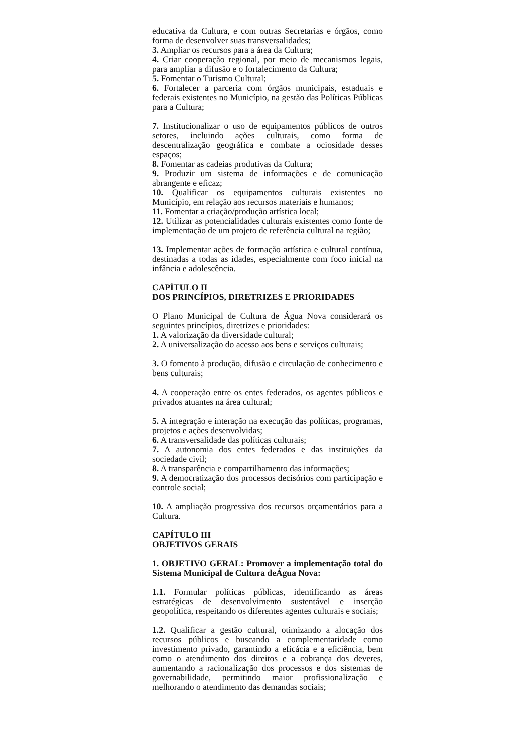educativa da Cultura, e com outras Secretarias e órgãos, como forma de desenvolver suas transversalidades;
3. Ampliar os recursos para a área da Cultura;
4. Criar cooperação regional, por meio de mecanismos legais, para ampliar a difusão e o fortalecimento da Cultura;
5. Fomentar o Turismo Cultural;
6. Fortalecer a parceria com órgãos municipais, estaduais e federais existentes no Município, na gestão das Políticas Públicas para a Cultura;
7. Institucionalizar o uso de equipamentos públicos de outros setores, incluindo ações culturais, como forma de descentralização geográfica e combate a ociosidade desses espaços;
8. Fomentar as cadeias produtivas da Cultura;
9. Produzir um sistema de informações e de comunicação abrangente e eficaz;
10. Qualificar os equipamentos culturais existentes no Município, em relação aos recursos materiais e humanos;
11. Fomentar a criação/produção artística local;
12. Utilizar as potencialidades culturais existentes como fonte de implementação de um projeto de referência cultural na região;
13. Implementar ações de formação artística e cultural contínua, destinadas a todas as idades, especialmente com foco inicial na infância e adolescência.
CAPÍTULO II
DOS PRINCÍPIOS, DIRETRIZES E PRIORIDADES
O Plano Municipal de Cultura de Água Nova considerará os seguintes princípios, diretrizes e prioridades:
1. A valorização da diversidade cultural;
2. A universalização do acesso aos bens e serviços culturais;
3. O fomento à produção, difusão e circulação de conhecimento e bens culturais;
4. A cooperação entre os entes federados, os agentes públicos e privados atuantes na área cultural;
5. A integração e interação na execução das políticas, programas, projetos e ações desenvolvidas;
6. A transversalidade das políticas culturais;
7. A autonomia dos entes federados e das instituições da sociedade civil;
8. A transparência e compartilhamento das informações;
9. A democratização dos processos decisórios com participação e controle social;
10. A ampliação progressiva dos recursos orçamentários para a Cultura.
CAPÍTULO III
OBJETIVOS GERAIS
1. OBJETIVO GERAL: Promover a implementação total do Sistema Municipal de Cultura deÁgua Nova:
1.1. Formular políticas públicas, identificando as áreas estratégicas de desenvolvimento sustentável e inserção geopolítica, respeitando os diferentes agentes culturais e sociais;
1.2. Qualificar a gestão cultural, otimizando a alocação dos recursos públicos e buscando a complementaridade como investimento privado, garantindo a eficácia e a eficiência, bem como o atendimento dos direitos e a cobrança dos deveres, aumentando a racionalização dos processos e dos sistemas de governabilidade, permitindo maior profissionalização e melhorando o atendimento das demandas sociais;